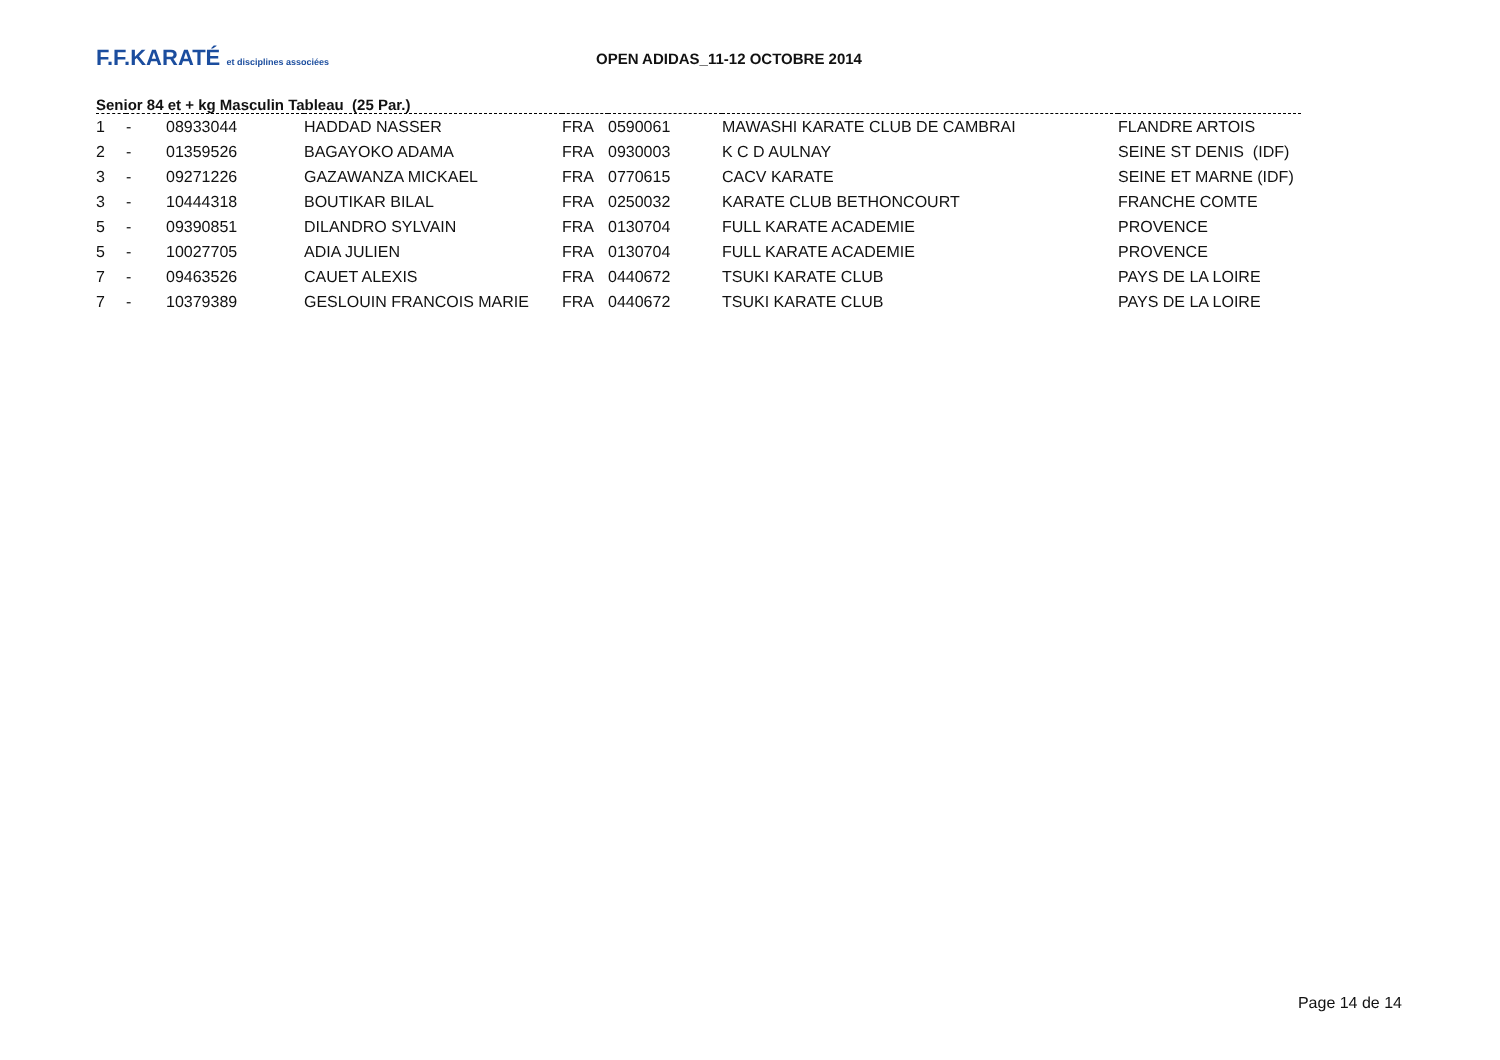F.F.KARATÉ et disciplines associées
OPEN ADIDAS_11-12 OCTOBRE 2014
Senior 84 et + kg Masculin Tableau (25 Par.)
| 1 | - | 08933044 | HADDAD NASSER | FRA | 0590061 | MAWASHI KARATE CLUB DE CAMBRAI | FLANDRE ARTOIS |
| 2 | - | 01359526 | BAGAYOKO ADAMA | FRA | 0930003 | K C D AULNAY | SEINE ST DENIS (IDF) |
| 3 | - | 09271226 | GAZAWANZA MICKAEL | FRA | 0770615 | CACV KARATE | SEINE ET MARNE (IDF) |
| 3 | - | 10444318 | BOUTIKAR BILAL | FRA | 0250032 | KARATE CLUB BETHONCOURT | FRANCHE COMTE |
| 5 | - | 09390851 | DILANDRO SYLVAIN | FRA | 0130704 | FULL KARATE ACADEMIE | PROVENCE |
| 5 | - | 10027705 | ADIA JULIEN | FRA | 0130704 | FULL KARATE ACADEMIE | PROVENCE |
| 7 | - | 09463526 | CAUET ALEXIS | FRA | 0440672 | TSUKI KARATE CLUB | PAYS DE LA LOIRE |
| 7 | - | 10379389 | GESLOUIN FRANCOIS MARIE | FRA | 0440672 | TSUKI KARATE CLUB | PAYS DE LA LOIRE |
Page 14 de 14